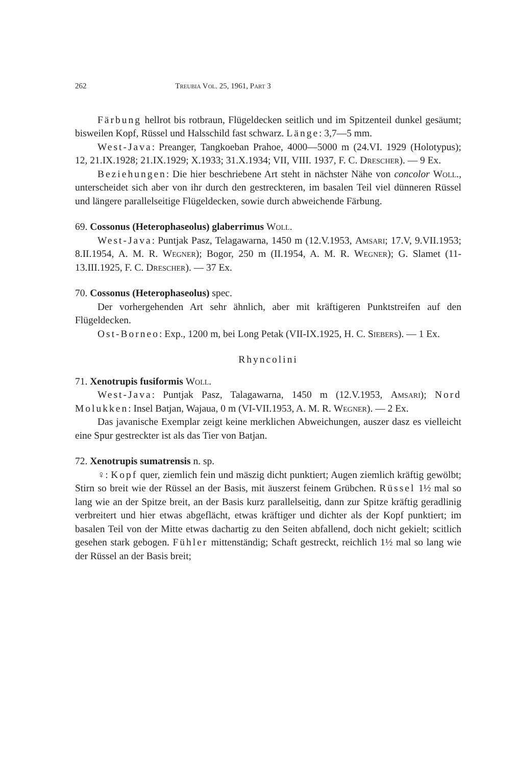262 Treubia Vol. 25, 1961, Part 3
Färbung hellrot bis rotbraun, Flügeldecken seitlich und im Spitzenteil dunkel gesäumt; bisweilen Kopf, Rüssel und Halsschild fast schwarz. Länge: 3,7—5 mm.
West-Java: Preanger, Tangkoeban Prahoe, 4000—5000 m (24.VI. 1929 (Holotypus); 12, 21.IX.1928; 21.IX.1929; X.1933; 31.X.1934; VII, VIII. 1937, F. C. Drescher). — 9 Ex.
Beziehungen: Die hier beschriebene Art steht in nächster Nähe von concolor Woll., unterscheidet sich aber von ihr durch den gestreckteren, im basalen Teil viel dünneren Rüssel und längere parallelseitige Flügeldecken, sowie durch abweichende Färbung.
69. Cossonus (Heterophaseolus) glaberrimus Woll.
West-Java: Puntjak Pasz, Telagawarna, 1450 m (12.V.1953, Amsari; 17.V, 9.VII.1953; 8.II.1954, A. M. R. Wegner); Bogor, 250 m (II.1954, A. M. R. Wegner); G. Slamet (11-13.III.1925, F. C. Drescher). — 37 Ex.
70. Cossonus (Heterophaseolus) spec.
Der vorhergehenden Art sehr ähnlich, aber mit kräftigeren Punktstreifen auf den Flügeldecken.
Ost-Borneo: Exp., 1200 m, bei Long Petak (VII-IX.1925, H. C. Siebers). — 1 Ex.
Rhyncolini
71. Xenotrupis fusiformis Woll.
West-Java: Puntjak Pasz, Talagawarna, 1450 m (12.V.1953, Amsari); Nord Molukken: Insel Batjan, Wajaua, 0 m (VI-VII.1953, A. M. R. Wegner). — 2 Ex.
Das javanische Exemplar zeigt keine merklichen Abweichungen, auszer dasz es vielleicht eine Spur gestreckter ist als das Tier von Batjan.
72. Xenotrupis sumatrensis n. sp.
♀: Kopf quer, ziemlich fein und mäszig dicht punktiert; Augen ziemlich kräftig gewölbt; Stirn so breit wie der Rüssel an der Basis, mit äuszerst feinem Grübchen. Rüssel 1½ mal so lang wie an der Spitze breit, an der Basis kurz parallelseitig, dann zur Spitze kräftig geradlinig verbreitert und hier etwas abgeflächt, etwas kräftiger und dichter als der Kopf punktiert; im basalen Teil von der Mitte etwas dachartig zu den Seiten abfallend, doch nicht gekielt; scitlich gesehen stark gebogen. Fühler mittenständig; Schaft gestreckt, reichlich 1½ mal so lang wie der Rüssel an der Basis breit;